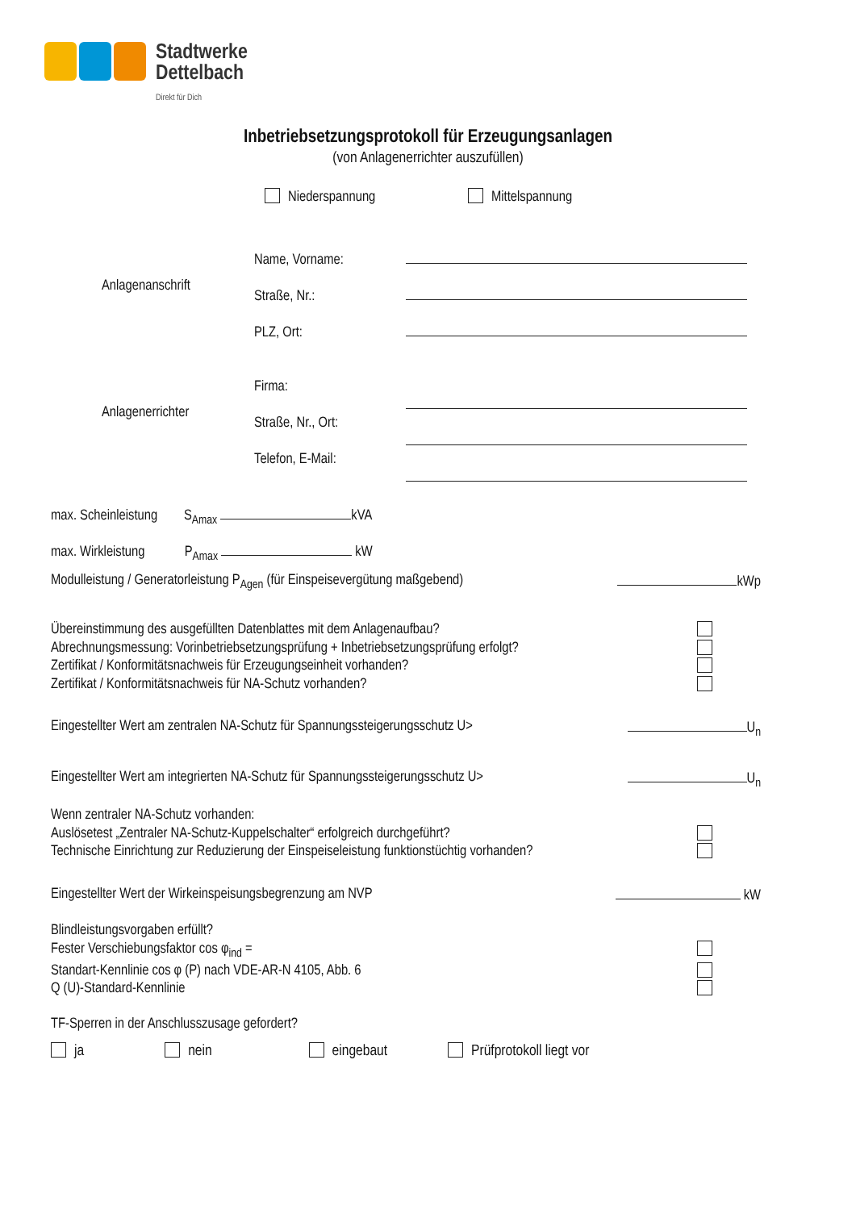Stadtwerke
Dettelbach
Direkt für Dich
Inbetriebsetzungsprotokoll für Erzeugungsanlagen
(von Anlagenerrichter auszufüllen)
Niederspannung Mittelspannung
Name, Vorname:
Straße, Nr.:
PLZ, Ort:
Anlagenanschrift
Firma:
Straße, Nr., Ort:
Telefon, E-Mail:
Anlagenerrichter
max. Scheinleistung S<sub>Amax</sub> kVA
max. Wirkleistung P<sub>Amax</sub> kW
Modulleistung / Generatorleistung P<sub>Agen</sub> (für Einspeisevergütung maßgebend) kWp
Übereinstimmung des ausgefüllten Datenblattes mit dem Anlagenaufbau?
Abrechnungsmessung: Vorinbetriebsetzungsprüfung + Inbetriebsetzungsprüfung erfolgt?
Zertifikat / Konformitätsnachweis für Erzeugungseinheit vorhanden?
Zertifikat / Konformitätsnachweis für NA-Schutz vorhanden?
Eingestellter Wert am zentralen NA-Schutz für Spannungssteigerungsschutz U> U<sub>n</sub>
Eingestellter Wert am integrierten NA-Schutz für Spannungssteigerungsschutz U> U<sub>n</sub>
Wenn zentraler NA-Schutz vorhanden:
Auslösetest „Zentraler NA-Schutz-Kuppelschalter“ erfolgreich durchgeführt?
Technische Einrichtung zur Reduzierung der Einspeiseleistung funktionstüchtig vorhanden?
Eingestellter Wert der Wirkeinspeisungsbegrenzung am NVP kW
Blindleistungsvorgaben erfüllt?
Fester Verschiebungsfaktor cos φ<sub>ind</sub> =
Standart-Kennlinie cos φ (P) nach VDE-AR-N 4105, Abb. 6
Q (U)-Standard-Kennlinie
TF-Sperren in der Anschlusszusage gefordert?
ja nein eingebaut Prüfprotokoll liegt vor